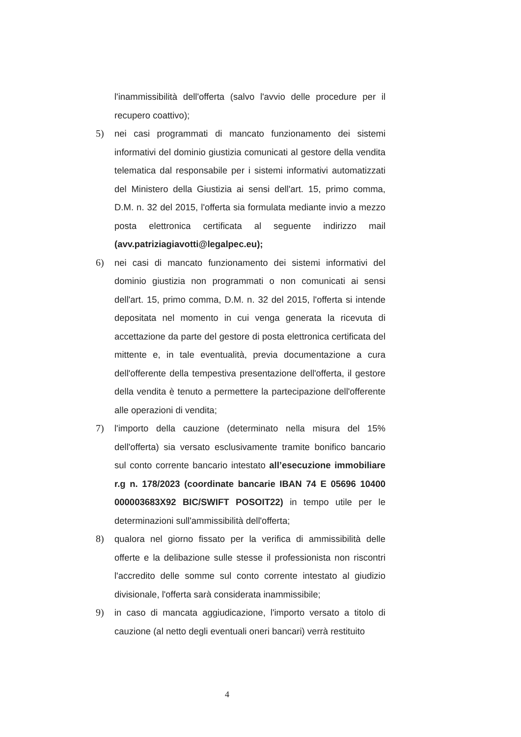l'inammissibilità dell'offerta (salvo l'avvio delle procedure per il recupero coattivo);
5) nei casi programmati di mancato funzionamento dei sistemi informativi del dominio giustizia comunicati al gestore della vendita telematica dal responsabile per i sistemi informativi automatizzati del Ministero della Giustizia ai sensi dell'art. 15, primo comma, D.M. n. 32 del 2015, l'offerta sia formulata mediante invio a mezzo posta elettronica certificata al seguente indirizzo mail (avv.patriziagiavotti@legalpec.eu);
6) nei casi di mancato funzionamento dei sistemi informativi del dominio giustizia non programmati o non comunicati ai sensi dell'art. 15, primo comma, D.M. n. 32 del 2015, l'offerta si intende depositata nel momento in cui venga generata la ricevuta di accettazione da parte del gestore di posta elettronica certificata del mittente e, in tale eventualità, previa documentazione a cura dell'offerente della tempestiva presentazione dell'offerta, il gestore della vendita è tenuto a permettere la partecipazione dell'offerente alle operazioni di vendita;
7) l'importo della cauzione (determinato nella misura del 15% dell'offerta) sia versato esclusivamente tramite bonifico bancario sul conto corrente bancario intestato all’esecuzione immobiliare r.g n. 178/2023 (coordinate bancarie IBAN 74 E 05696 10400 000003683X92 BIC/SWIFT POSOIT22) in tempo utile per le determinazioni sull'ammissibilità dell'offerta;
8) qualora nel giorno fissato per la verifica di ammissibilità delle offerte e la delibazione sulle stesse il professionista non riscontri l'accredito delle somme sul conto corrente intestato al giudizio divisionale, l'offerta sarà considerata inammissibile;
9) in caso di mancata aggiudicazione, l'importo versato a titolo di cauzione (al netto degli eventuali oneri bancari) verrà restituito
4